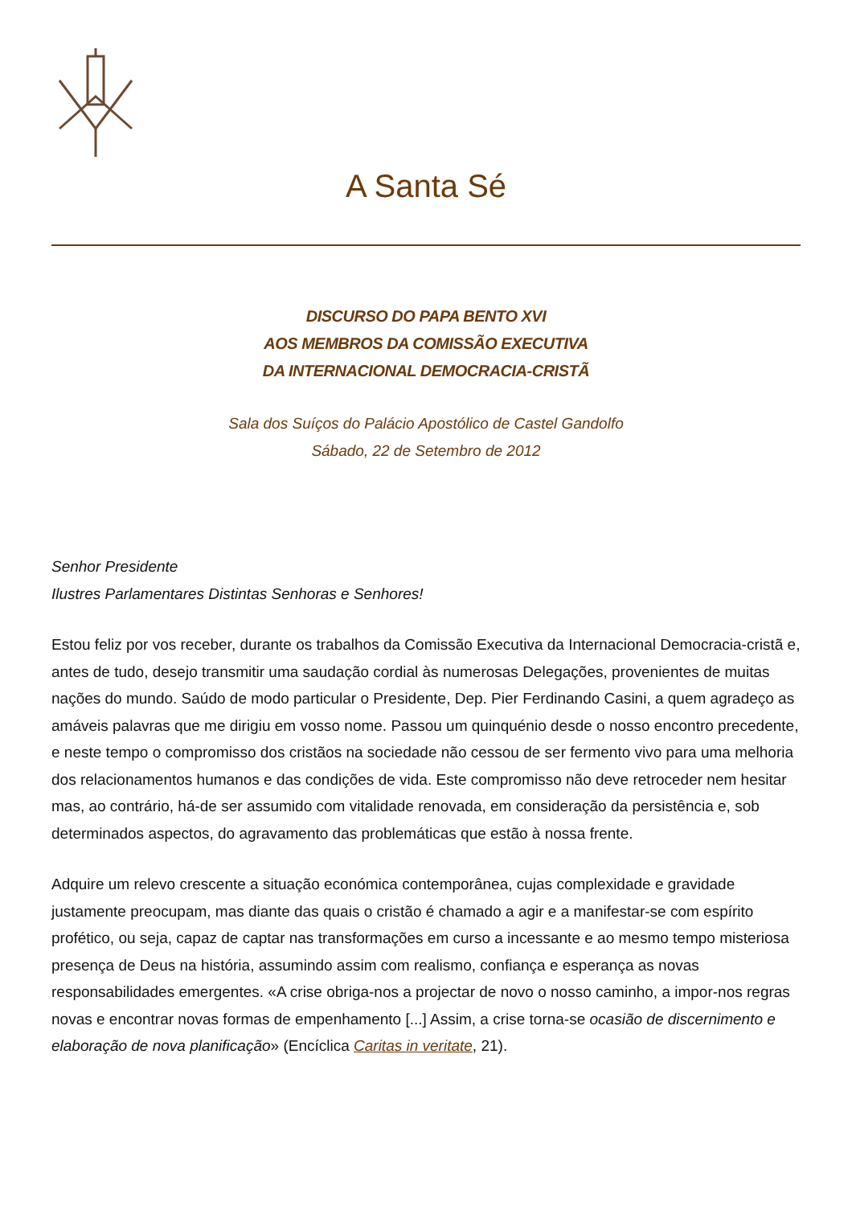A Santa Sé
DISCURSO DO PAPA BENTO XVI
AOS MEMBROS DA COMISSÃO EXECUTIVA
DA INTERNACIONAL DEMOCRACIA-CRISTÃ
Sala dos Suíços do Palácio Apostólico de Castel Gandolfo
Sábado, 22 de Setembro de 2012
Senhor Presidente
Ilustres Parlamentares Distintas Senhoras e Senhores!
Estou feliz por vos receber, durante os trabalhos da Comissão Executiva da Internacional Democracia-cristã e, antes de tudo, desejo transmitir uma saudação cordial às numerosas Delegações, provenientes de muitas nações do mundo. Saúdo de modo particular o Presidente, Dep. Pier Ferdinando Casini, a quem agradeço as amáveis palavras que me dirigiu em vosso nome. Passou um quinquénio desde o nosso encontro precedente, e neste tempo o compromisso dos cristãos na sociedade não cessou de ser fermento vivo para uma melhoria dos relacionamentos humanos e das condições de vida. Este compromisso não deve retroceder nem hesitar mas, ao contrário, há-de ser assumido com vitalidade renovada, em consideração da persistência e, sob determinados aspectos, do agravamento das problemáticas que estão à nossa frente.
Adquire um relevo crescente a situação económica contemporânea, cujas complexidade e gravidade justamente preocupam, mas diante das quais o cristão é chamado a agir e a manifestar-se com espírito profético, ou seja, capaz de captar nas transformações em curso a incessante e ao mesmo tempo misteriosa presença de Deus na história, assumindo assim com realismo, confiança e esperança as novas responsabilidades emergentes. «A crise obriga-nos a projectar de novo o nosso caminho, a impor-nos regras novas e encontrar novas formas de empenhamento [...] Assim, a crise torna-se ocasião de discernimento e elaboração de nova planificação» (Encíclica Caritas in veritate, 21).